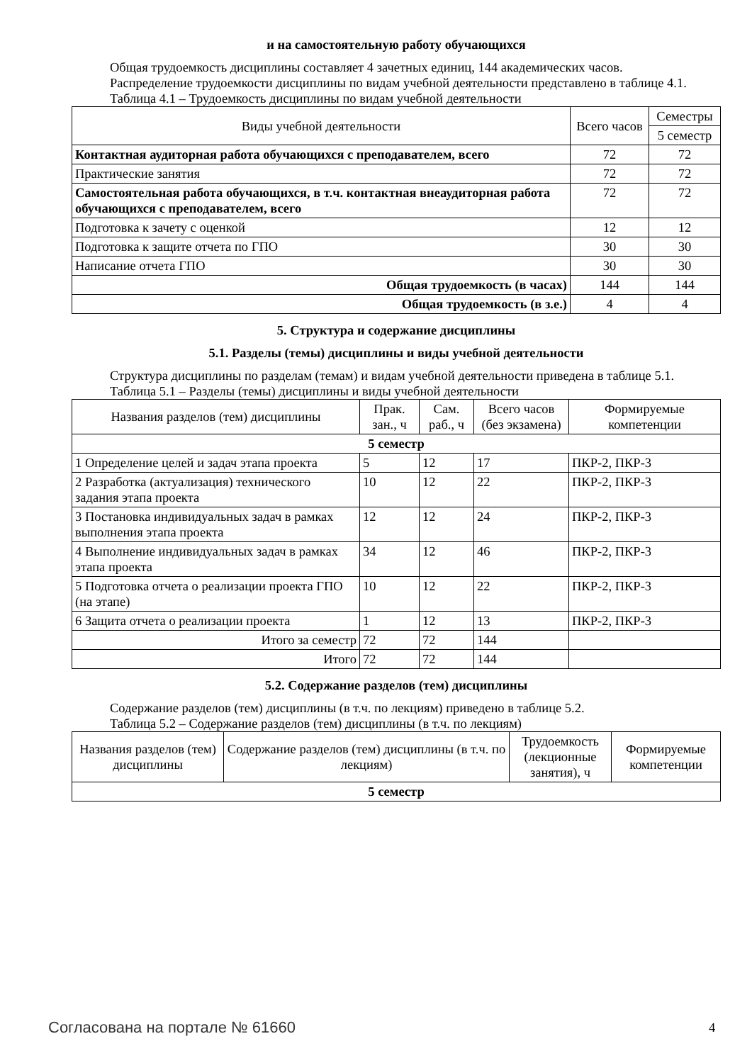и на самостоятельную работу обучающихся
Общая трудоемкость дисциплины составляет 4 зачетных единиц, 144 академических часов.
Распределение трудоемкости дисциплины по видам учебной деятельности представлено в таблице 4.1.
Таблица 4.1 – Трудоемкость дисциплины по видам учебной деятельности
| Виды учебной деятельности | Всего часов | Семестры |
| --- | --- | --- |
| | | 5 семестр |
| Контактная аудиторная работа обучающихся с преподавателем, всего | 72 | 72 |
| Практические занятия | 72 | 72 |
| Самостоятельная работа обучающихся, в т.ч. контактная внеаудиторная работа обучающихся с преподавателем, всего | 72 | 72 |
| Подготовка к зачету с оценкой | 12 | 12 |
| Подготовка к защите отчета по ГПО | 30 | 30 |
| Написание отчета ГПО | 30 | 30 |
| Общая трудоемкость (в часах) | 144 | 144 |
| Общая трудоемкость (в з.е.) | 4 | 4 |
5. Структура и содержание дисциплины
5.1. Разделы (темы) дисциплины и виды учебной деятельности
Структура дисциплины по разделам (темам) и видам учебной деятельности приведена в таблице 5.1.
Таблица 5.1 – Разделы (темы) дисциплины и виды учебной деятельности
| Названия разделов (тем) дисциплины | Прак. зан., ч | Сам. раб., ч | Всего часов (без экзамена) | Формируемые компетенции |
| --- | --- | --- | --- | --- |
| 5 семестр | | | | |
| 1 Определение целей и задач этапа проекта | 5 | 12 | 17 | ПКР-2, ПКР-3 |
| 2 Разработка (актуализация) технического задания этапа проекта | 10 | 12 | 22 | ПКР-2, ПКР-3 |
| 3 Постановка индивидуальных задач в рамках выполнения этапа проекта | 12 | 12 | 24 | ПКР-2, ПКР-3 |
| 4 Выполнение индивидуальных задач в рамках этапа проекта | 34 | 12 | 46 | ПКР-2, ПКР-3 |
| 5 Подготовка отчета о реализации проекта ГПО (на этапе) | 10 | 12 | 22 | ПКР-2, ПКР-3 |
| 6 Защита отчета о реализации проекта | 1 | 12 | 13 | ПКР-2, ПКР-3 |
| Итого за семестр | 72 | 72 | 144 | |
| Итого | 72 | 72 | 144 | |
5.2. Содержание разделов (тем) дисциплины
Содержание разделов (тем) дисциплины (в т.ч. по лекциям) приведено в таблице 5.2.
Таблица 5.2 – Содержание разделов (тем) дисциплины (в т.ч. по лекциям)
| Названия разделов (тем) дисциплины | Содержание разделов (тем) дисциплины (в т.ч. по лекциям) | Трудоемкость (лекционные занятия), ч | Формируемые компетенции |
| --- | --- | --- | --- |
| 5 семестр | | | |
Согласована на портале № 61660 4